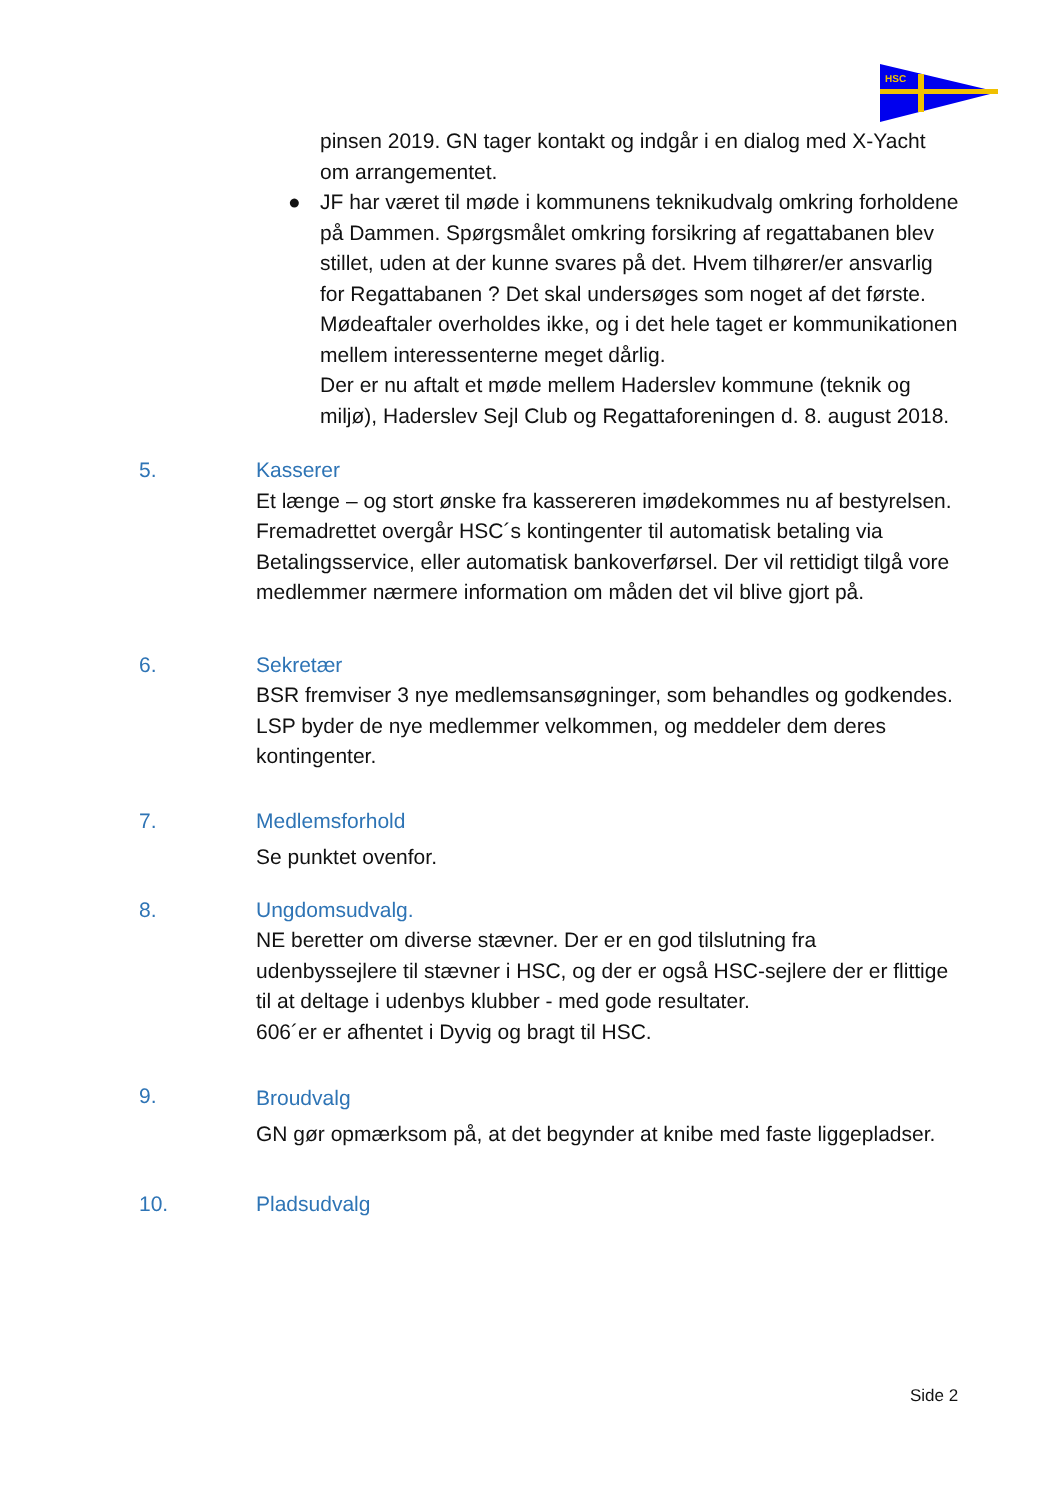HSC
pinsen 2019. GN tager kontakt og indgår i en dialog med X-Yacht om arrangementet.
● JF har været til møde i kommunens teknikudvalg omkring forholdene på Dammen. Spørgsmålet omkring forsikring af regattabanen blev stillet, uden at der kunne svares på det. Hvem tilhører/er ansvarlig for Regattabanen ? Det skal undersøges som noget af det første. Mødeaftaler overholdes ikke, og i det hele taget er kommunikationen mellem interessenterne meget dårlig.
Der er nu aftalt et møde mellem Haderslev kommune (teknik og miljø), Haderslev Sejl Club og Regattaforeningen d. 8. august 2018.
5. Kasserer
Et længe – og stort ønske fra kassereren imødekommes nu af bestyrelsen. Fremadrettet overgår HSC´s kontingenter til automatisk betaling via Betalingsservice, eller automatisk bankoverførsel. Der vil rettidigt tilgå vore medlemmer nærmere information om måden det vil blive gjort på.
6. Sekretær
BSR fremviser 3 nye medlemsansøgninger, som behandles og godkendes. LSP byder de nye medlemmer velkommen, og meddeler dem deres kontingenter.
7. Medlemsforhold
Se punktet ovenfor.
8. Ungdomsudvalg.
NE beretter om diverse stævner. Der er en god tilslutning fra udenbyssejlere til stævner i HSC, og der er også HSC-sejlere der er flittige til at deltage i udenbys klubber - med gode resultater.
606´er er afhentet i Dyvig og bragt til HSC.
9.
Broudvalg
GN gør opmærksom på, at det begynder at knibe med faste liggepladser.
10. Pladsudvalg
Side 2